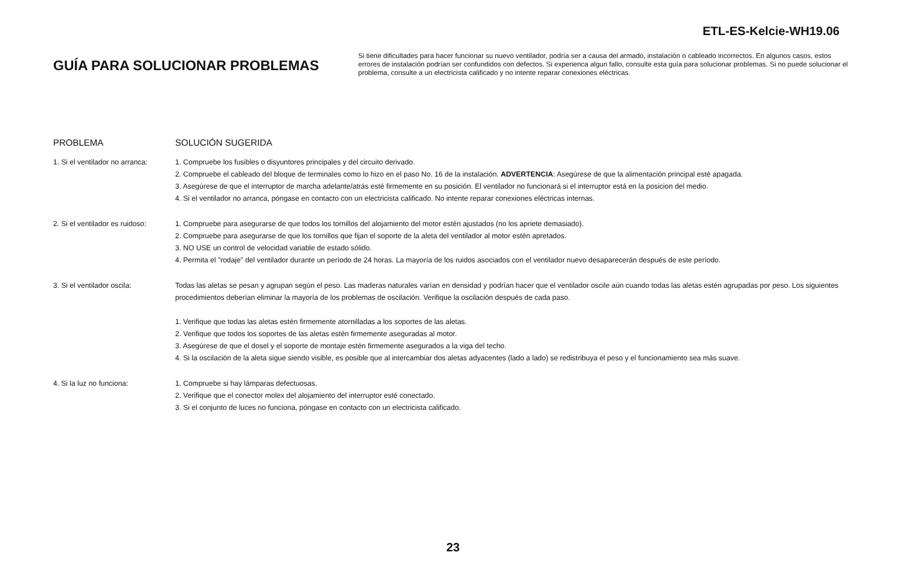ETL-ES-Kelcie-WH19.06
GUÍA PARA SOLUCIONAR PROBLEMAS
Si tiene dificultades para hacer funcionar su nuevo ventilador, podría ser a causa del armado, instalación o cableado incorrectos. En algunos casos, estos errores de instalación podrían ser confundidos con defectos. Si experienca algun fallo, consulte esta guía para solucionar problemas. Si no puede solucionar el problema, consulte a un electricista calificado y no intente reparar conexiones eléctricas.
PROBLEMA SOLUCIÓN SUGERIDA
1. Si el ventilador no arranca:
1. Compruebe los fusibles o disyuntores principales y del circuito derivado.
2. Compruebe el cableado del bloque de terminales como lo hizo en el paso No. 16 de la instalación. ADVERTENCIA: Asegúrese de que la alimentación principal esté apagada.
3. Asegúrese de que el interruptor de marcha adelante/atrás esté firmemente en su posición. El ventilador no funcionará si el interruptor está en la posicion del medio.
4. Si el ventilador no arranca, póngase en contacto con un electricista calificado. No intente reparar conexiones eléctricas internas.
2. Si el ventilador es ruidoso:
1. Compruebe para asegurarse de que todos los tornillos del alojamiento del motor estén ajustados (no los apriete demasiado).
2. Compruebe para asegurarse de que los tornillos que fijan el soporte de la aleta del ventilador al motor estén apretados.
3. NO USE un control de velocidad variable de estado sólido.
4. Permita el "rodaje" del ventilador durante un período de 24 horas. La mayoría de los ruidos asociados con el ventilador nuevo desaparecerán después de este período.
3. Si el ventilador oscila: Todas las aletas se pesan y agrupan según el peso. Las maderas naturales varían en densidad y podrían hacer que el ventilador oscile aún cuando todas las aletas estén agrupadas por peso. Los siguientes procedimientos deberían eliminar la mayoría de los problemas de oscilación. Verifique la oscilación después de cada paso.
1. Verifique que todas las aletas estén firmemente atornilladas a los soportes de las aletas.
2. Verifique que todos los soportes de las aletas estén firmemente aseguradas al motor.
3. Asegúrese de que el dosel y el soporte de montaje estén firmemente asegurados a la viga del techo.
4. Si la oscilación de la aleta sigue siendo visible, es posible que al intercambiar dos aletas adyacentes (lado a lado) se redistribuya el peso y el funcionamiento sea más suave.
4. Si la luz no funciona: 1. Compruebe si hay lámparas defectuosas.
2. Verifique que el conector molex del alojamiento del interruptor esté conectado.
3. Si el conjunto de luces no funciona, póngase en contacto con un electricista calificado.
23